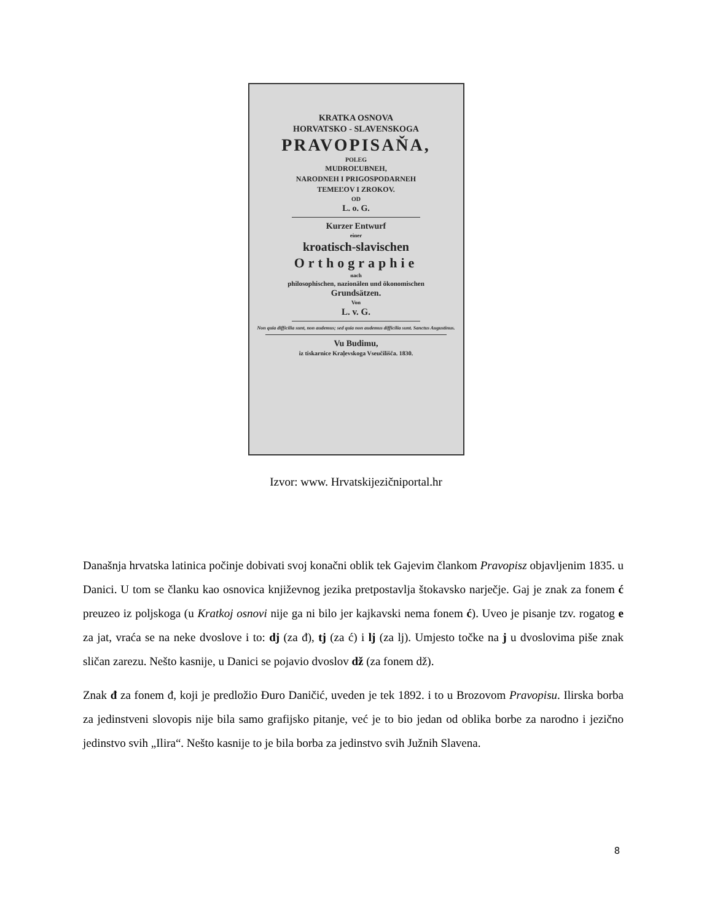KRATKA OSNOVA
HORVATSKO - SLAVENSKOGA
PRAVOPISAŇA,
POLEG
MUDROĽUBNEH,
NARODNEH I PRIGOSPODARNEH
TEMEĽOV I ZROKOV.
OD
L. o. G.
Kurzer Entwurf
einer
kroatisch-slavischen
Orthographie
nach
philosophischen, nazionälen und ökonomischen
Grundsätzen.
Von
L. v. G.
Non quia difficilia sunt, non audemus; sed quia non audemus difficilia sunt. Sanctus Augustinus.
Vu Budimu,
iz tiskarnice Kraļevskoga Vseučilišča. 1830.
Izvor: www. Hrvatskijezičniportal.hr
Današnja hrvatska latinica počinje dobivati svoj konačni oblik tek Gajevim člankom Pravopisz objavljenim 1835. u Danici. U tom se članku kao osnovica književnog jezika pretpostavlja štokavsko narječje. Gaj je znak za fonem ć preuzeo iz poljskoga (u Kratkoj osnovi nije ga ni bilo jer kajkavski nema fonem ć). Uveo je pisanje tzv. rogatog e za jat, vraća se na neke dvoslove i to: dj (za đ), tj (za ć) i lj (za lj). Umjesto točke na j u dvoslovima piše znak sličan zarezu. Nešto kasnije, u Danici se pojavio dvoslov dž (za fonem dž).
Znak đ za fonem đ, koji je predložio Đuro Daničić, uveden je tek 1892. i to u Brozovom Pravopisu. Ilirska borba za jedinstveni slovopis nije bila samo grafijsko pitanje, već je to bio jedan od oblika borbe za narodno i jezično jedinstvo svih „Ilira“. Nešto kasnije to je bila borba za jedinstvo svih Južnih Slavena.
8